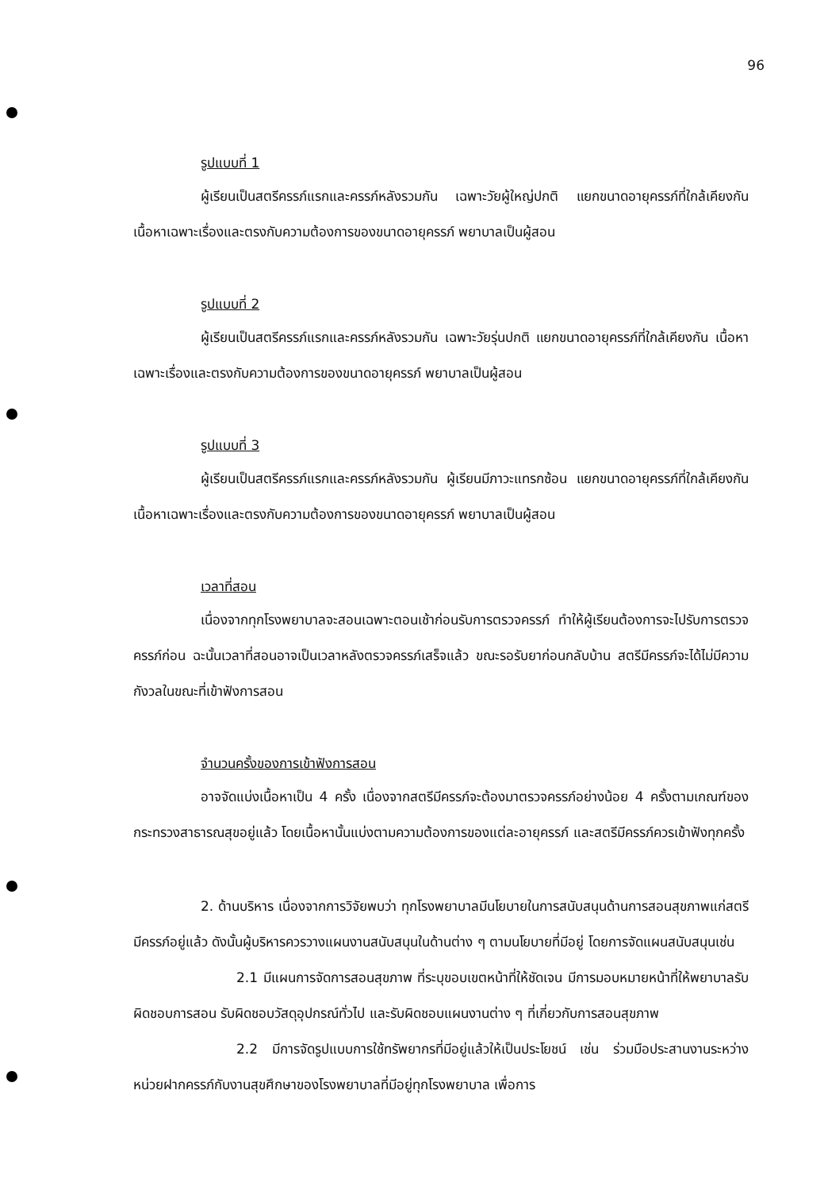96
รูปแบบที่ 1
ผู้เรียนเป็นสตรีครรภ์แรกและครรภ์หลังรวมกัน เฉพาะวัยผู้ใหญ่ปกติ แยกขนาดอายุครรภ์ที่ใกล้เคียงกัน เนื้อหาเฉพาะเรื่องและตรงกับความต้องการของขนาดอายุครรภ์ พยาบาลเป็นผู้สอน
รูปแบบที่ 2
ผู้เรียนเป็นสตรีครรภ์แรกและครรภ์หลังรวมกัน เฉพาะวัยรุ่นปกติ แยกขนาดอายุครรภ์ที่ใกล้เคียงกัน เนื้อหาเฉพาะเรื่องและตรงกับความต้องการของขนาดอายุครรภ์ พยาบาลเป็นผู้สอน
รูปแบบที่ 3
ผู้เรียนเป็นสตรีครรภ์แรกและครรภ์หลังรวมกัน ผู้เรียนมีภาวะแทรกซ้อน แยกขนาดอายุครรภ์ที่ใกล้เคียงกัน เนื้อหาเฉพาะเรื่องและตรงกับความต้องการของขนาดอายุครรภ์ พยาบาลเป็นผู้สอน
เวลาที่สอน
เนื่องจากทุกโรงพยาบาลจะสอนเฉพาะตอนเช้าก่อนรับการตรวจครรภ์ ทำให้ผู้เรียนต้องการจะไปรับการตรวจครรภ์ก่อน ฉะนั้นเวลาที่สอนอาจเป็นเวลาหลังตรวจครรภ์เสร็จแล้ว ขณะรอรับยาก่อนกลับบ้าน สตรีมีครรภ์จะได้ไม่มีความกังวลในขณะที่เข้าฟังการสอน
จำนวนครั้งของการเข้าฟังการสอน
อาจจัดแบ่งเนื้อหาเป็น 4 ครั้ง เนื่องจากสตรีมีครรภ์จะต้องมาตรวจครรภ์อย่างน้อย 4 ครั้งตามเกณฑ์ของกระทรวงสาธารณสุขอยู่แล้ว โดยเนื้อหานั้นแบ่งตามความต้องการของแต่ละอายุครรภ์ และสตรีมีครรภ์ควรเข้าฟังทุกครั้ง
2. ด้านบริหาร เนื่องจากการวิจัยพบว่า ทุกโรงพยาบาลมีนโยบายในการสนับสนุนด้านการสอนสุขภาพแก่สตรีมีครรภ์อยู่แล้ว ดังนั้นผู้บริหารควรวางแผนงานสนับสนุนในด้านต่าง ๆ ตามนโยบายที่มีอยู่ โดยการจัดแผนสนับสนุนเช่น
2.1 มีแผนการจัดการสอนสุขภาพ ที่ระบุขอบเขตหน้าที่ให้ชัดเจน มีการมอบหมายหน้าที่ให้พยาบาลรับผิดชอบการสอน รับผิดชอบวัสดุอุปกรณ์ทั่วไป และรับผิดชอบแผนงานต่าง ๆ ที่เกี่ยวกับการสอนสุขภาพ
2.2 มีการจัดรูปแบบการใช้ทรัพยากรที่มีอยู่แล้วให้เป็นประโยชน์ เช่น ร่วมมือประสานงานระหว่างหน่วยฝากครรภ์กับงานสุขศึกษาของโรงพยาบาลที่มีอยู่ทุกโรงพยาบาล เพื่อการ